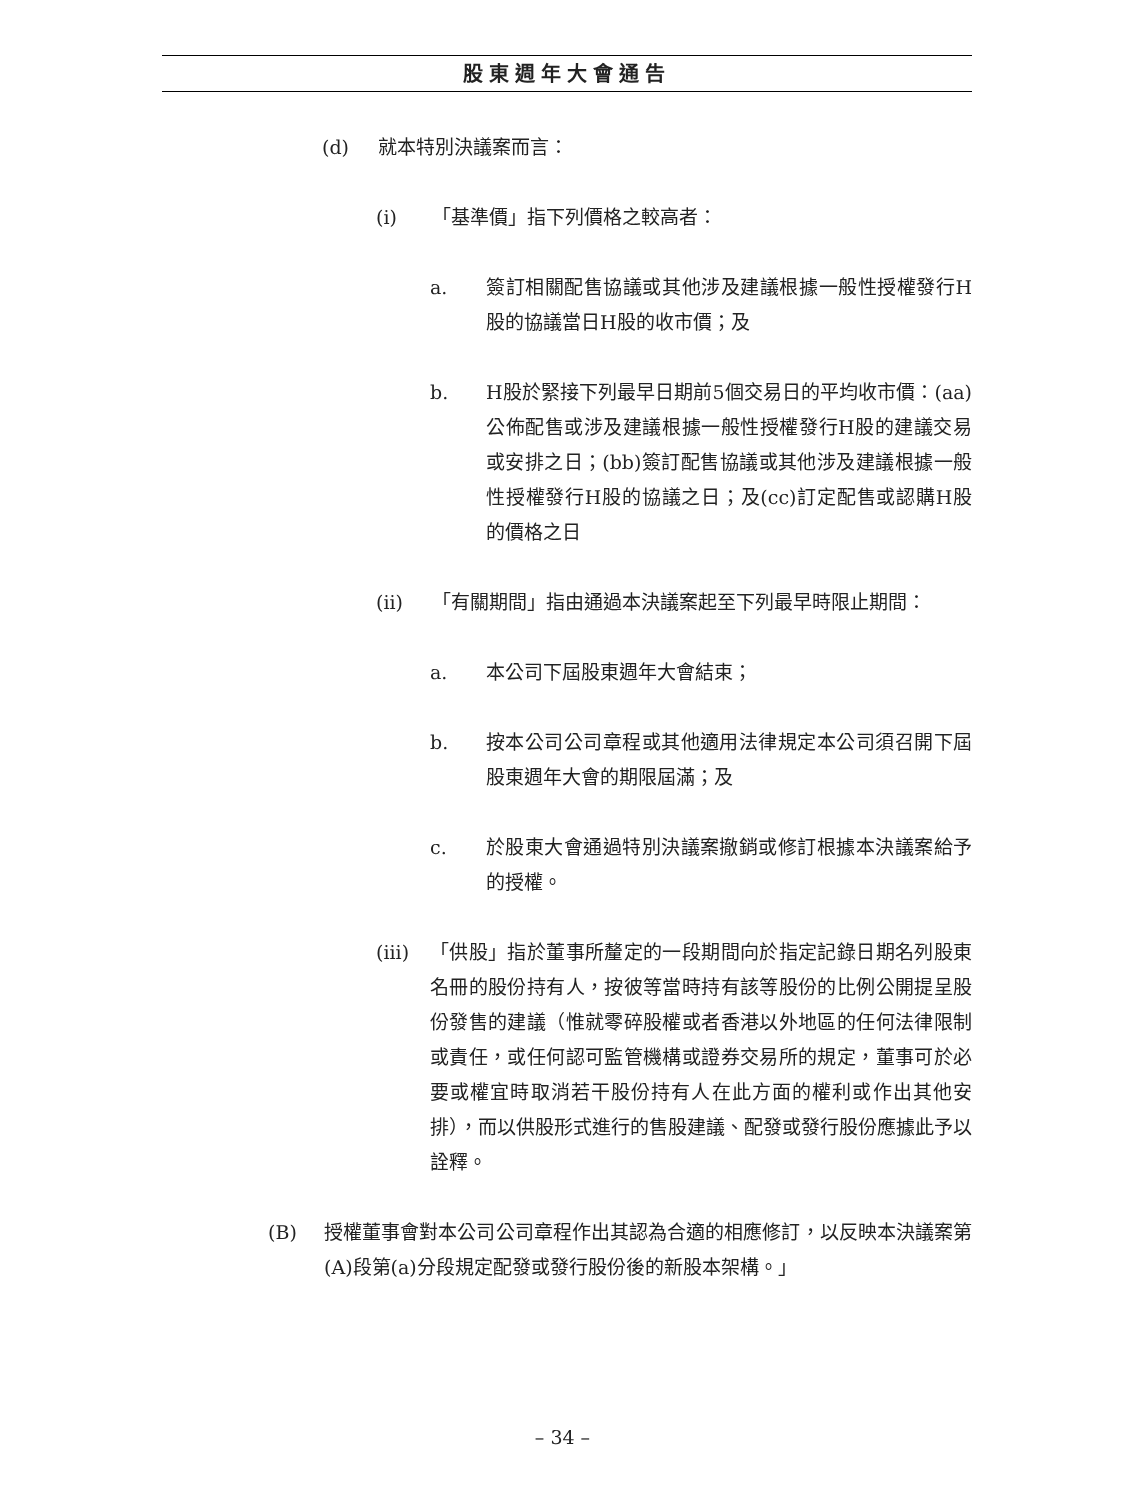股東週年大會通告
(d) 就本特別決議案而言：
(i) 「基準價」指下列價格之較高者：
a. 簽訂相關配售協議或其他涉及建議根據一般性授權發行H股的協議當日H股的收市價；及
b. H股於緊接下列最早日期前5個交易日的平均收市價：(aa)公佈配售或涉及建議根據一般性授權發行H股的建議交易或安排之日；(bb)簽訂配售協議或其他涉及建議根據一般性授權發行H股的協議之日；及(cc)訂定配售或認購H股的價格之日
(ii) 「有關期間」指由通過本決議案起至下列最早時限止期間：
a. 本公司下屆股東週年大會結束；
b. 按本公司公司章程或其他適用法律規定本公司須召開下屆股東週年大會的期限屆滿；及
c. 於股東大會通過特別決議案撤銷或修訂根據本決議案給予的授權。
(iii) 「供股」指於董事所釐定的一段期間向於指定記錄日期名列股東名冊的股份持有人，按彼等當時持有該等股份的比例公開提呈股份發售的建議（惟就零碎股權或者香港以外地區的任何法律限制或責任，或任何認可監管機構或證券交易所的規定，董事可於必要或權宜時取消若干股份持有人在此方面的權利或作出其他安排），而以供股形式進行的售股建議、配發或發行股份應據此予以詮釋。
(B) 授權董事會對本公司公司章程作出其認為合適的相應修訂，以反映本決議案第(A)段第(a)分段規定配發或發行股份後的新股本架構。」
– 34 –